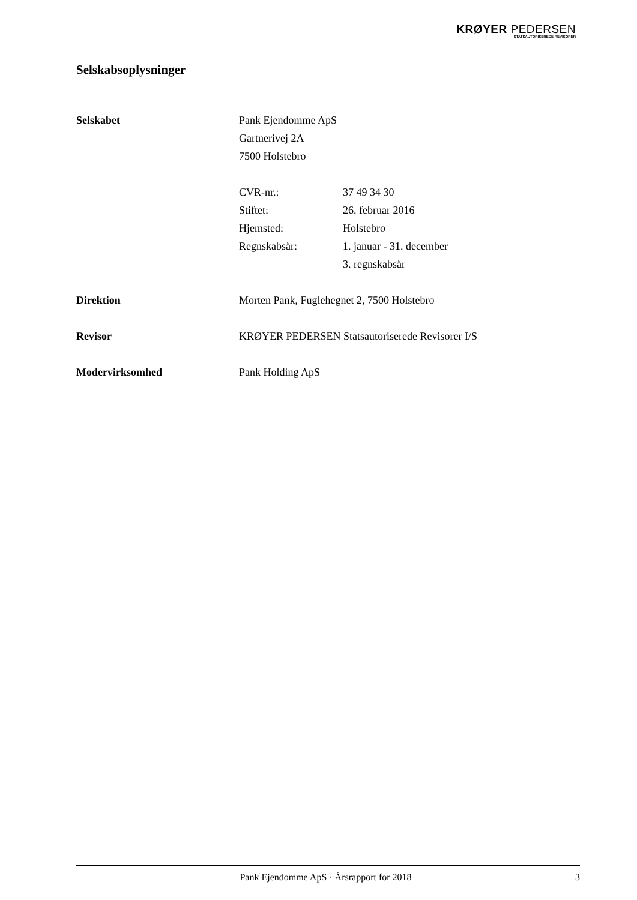KRØYER PEDERSEN
STATSAUTORISEREDE REVISORER
Selskabsoplysninger
Selskabet Pank Ejendomme ApS
Gartnerivej 2A
7500 Holstebro
CVR-nr.:
Stiftet:
Hjemsted:
Regnskabsår:
37 49 34 30
26. februar 2016
Holstebro
1. januar - 31. december
3. regnskabsår
Direktion Morten Pank, Fuglehegnet 2, 7500 Holstebro
Revisor KRØYER PEDERSEN Statsautoriserede Revisorer I/S
Modervirksomhed Pank Holding ApS
Pank Ejendomme ApS · Årsrapport for 2018
3